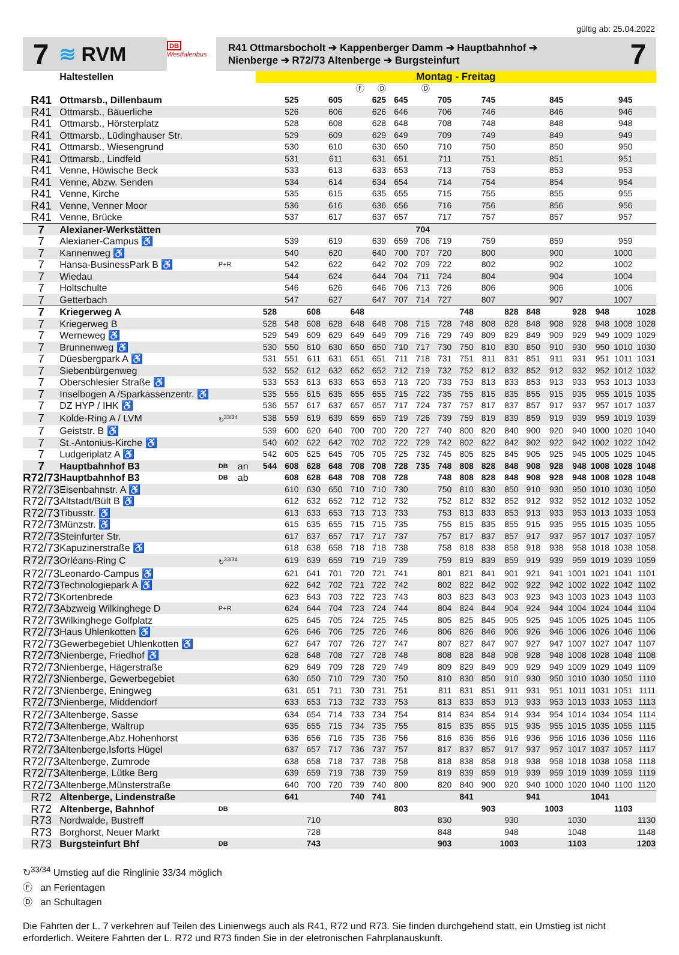gültig ab: 25.04.2022
7
≋ RVM
DB
Westfalenbus
R41 Ottmarsbocholt ➔ Kappenberger Damm ➔ Hauptbahnhof ➔
Nienberge ➔ R72/73 Altenberge ➔ Burgsteinfurt
7
| | Haltestellen | | | Montag - Freitag | | | | | | | | | | | | | | | | | |
| --- | --- | --- | --- | --- | --- | --- | --- | --- | --- | --- | --- | --- | --- | --- | --- | --- | --- | --- | --- | --- | --- |
| | | | | | | | | Ⓕ | Ⓓ | | Ⓓ | | | | | | | | | | |
| R41 | Ottmarsb., Dillenbaum | | | | 525 | | 605 | | 625 | 645 | | 705 | | 745 | | | 845 | | | 945 | |
| R41 | Ottmarsb., Bäuerliche | | | | 526 | | 606 | | 626 | 646 | | 706 | | 746 | | | 846 | | | 946 | |
| R41 | Ottmarsb., Hörsterplatz | | | | 528 | | 608 | | 628 | 648 | | 708 | | 748 | | | 848 | | | 948 | |
| R41 | Ottmarsb., Lüdinghauser Str. | | | | 529 | | 609 | | 629 | 649 | | 709 | | 749 | | | 849 | | | 949 | |
| R41 | Ottmarsb., Wiesengrund | | | | 530 | | 610 | | 630 | 650 | | 710 | | 750 | | | 850 | | | 950 | |
| R41 | Ottmarsb., Lindfeld | | | | 531 | | 611 | | 631 | 651 | | 711 | | 751 | | | 851 | | | 951 | |
| R41 | Venne, Höwische Beck | | | | 533 | | 613 | | 633 | 653 | | 713 | | 753 | | | 853 | | | 953 | |
| R41 | Venne, Abzw. Senden | | | | 534 | | 614 | | 634 | 654 | | 714 | | 754 | | | 854 | | | 954 | |
| R41 | Venne, Kirche | | | | 535 | | 615 | | 635 | 655 | | 715 | | 755 | | | 855 | | | 955 | |
| R41 | Venne, Venner Moor | | | | 536 | | 616 | | 636 | 656 | | 716 | | 756 | | | 856 | | | 956 | |
| R41 | Venne, Brücke | | | | 537 | | 617 | | 637 | 657 | | 717 | | 757 | | | 857 | | | 957 | |
| 7 | Alexianer-Werkstätten | | | | | | | | | | 704 | | | | | | | | | | |
| 7 | Alexianer-Campus ♿ | | | | 539 | | 619 | | 639 | 659 | 706 | 719 | | 759 | | | 859 | | | 959 | |
| 7 | Kannenweg ♿ | | | | 540 | | 620 | | 640 | 700 | 707 | 720 | | 800 | | | 900 | | | 1000 | |
| 7 | Hansa-BusinessPark B ♿ | P+R | | | 542 | | 622 | | 642 | 702 | 709 | 722 | | 802 | | | 902 | | | 1002 | |
| 7 | Wiedau | | | | 544 | | 624 | | 644 | 704 | 711 | 724 | | 804 | | | 904 | | | 1004 | |
| 7 | Holtschulte | | | | 546 | | 626 | | 646 | 706 | 713 | 726 | | 806 | | | 906 | | | 1006 | |
| 7 | Getterbach | | | | 547 | | 627 | | 647 | 707 | 714 | 727 | | 807 | | | 907 | | | 1007 | |
| 7 | Kriegerweg A | | | 528 | | 608 | | 648 | | | | | 748 | | 828 | 848 | | 928 | 948 | | 1028 |
| 7 | Kriegerweg B | | | 528 | 548 | 608 | 628 | 648 | 648 | 708 | 715 | 728 | 748 | 808 | 828 | 848 | 908 | 928 | 948 | 1008 | 1028 |
| 7 | Werneweg ♿ | | | 529 | 549 | 609 | 629 | 649 | 649 | 709 | 716 | 729 | 749 | 809 | 829 | 849 | 909 | 929 | 949 | 1009 | 1029 |
| 7 | Brunnenweg ♿ | | | 530 | 550 | 610 | 630 | 650 | 650 | 710 | 717 | 730 | 750 | 810 | 830 | 850 | 910 | 930 | 950 | 1010 | 1030 |
| 7 | Düesbergpark A ♿ | | | 531 | 551 | 611 | 631 | 651 | 651 | 711 | 718 | 731 | 751 | 811 | 831 | 851 | 911 | 931 | 951 | 1011 | 1031 |
| 7 | Siebenbürgenweg | | | 532 | 552 | 612 | 632 | 652 | 652 | 712 | 719 | 732 | 752 | 812 | 832 | 852 | 912 | 932 | 952 | 1012 | 1032 |
| 7 | Oberschlesier Straße ♿ | | | 533 | 553 | 613 | 633 | 653 | 653 | 713 | 720 | 733 | 753 | 813 | 833 | 853 | 913 | 933 | 953 | 1013 | 1033 |
| 7 | Inselbogen A /Sparkassenzentr. ♿ | | | 535 | 555 | 615 | 635 | 655 | 655 | 715 | 722 | 735 | 755 | 815 | 835 | 855 | 915 | 935 | 955 | 1015 | 1035 |
| 7 | DZ HYP / IHK ♿ | | | 536 | 557 | 617 | 637 | 657 | 657 | 717 | 724 | 737 | 757 | 817 | 837 | 857 | 917 | 937 | 957 | 1017 | 1037 |
| 7 | Kolde-Ring A / LVM | ↻<sup>33/34</sup> | | 538 | 559 | 619 | 639 | 659 | 659 | 719 | 726 | 739 | 759 | 819 | 839 | 859 | 919 | 939 | 959 | 1019 | 1039 |
| 7 | Geiststr. B ♿ | | | 539 | 600 | 620 | 640 | 700 | 700 | 720 | 727 | 740 | 800 | 820 | 840 | 900 | 920 | 940 | 1000 | 1020 | 1040 |
| 7 | St.-Antonius-Kirche ♿ | | | 540 | 602 | 622 | 642 | 702 | 702 | 722 | 729 | 742 | 802 | 822 | 842 | 902 | 922 | 942 | 1002 | 1022 | 1042 |
| 7 | Ludgeriplatz A ♿ | | | 542 | 605 | 625 | 645 | 705 | 705 | 725 | 732 | 745 | 805 | 825 | 845 | 905 | 925 | 945 | 1005 | 1025 | 1045 |
| 7 | Hauptbahnhof B3 | DB | an | 544 | 608 | 628 | 648 | 708 | 708 | 728 | 735 | 748 | 808 | 828 | 848 | 908 | 928 | 948 | 1008 | 1028 | 1048 |
| R72/73 | Hauptbahnhof B3 | DB | ab | | 608 | 628 | 648 | 708 | 708 | 728 | | 748 | 808 | 828 | 848 | 908 | 928 | 948 | 1008 | 1028 | 1048 |
| R72/73 | Eisenbahnstr. A ♿ | | | | 610 | 630 | 650 | 710 | 710 | 730 | | 750 | 810 | 830 | 850 | 910 | 930 | 950 | 1010 | 1030 | 1050 |
| R72/73 | Altstadt/Bült B ♿ | | | | 612 | 632 | 652 | 712 | 712 | 732 | | 752 | 812 | 832 | 852 | 912 | 932 | 952 | 1012 | 1032 | 1052 |
| R72/73 | Tibusstr. ♿ | | | | 613 | 633 | 653 | 713 | 713 | 733 | | 753 | 813 | 833 | 853 | 913 | 933 | 953 | 1013 | 1033 | 1053 |
| R72/73 | Münzstr. ♿ | | | | 615 | 635 | 655 | 715 | 715 | 735 | | 755 | 815 | 835 | 855 | 915 | 935 | 955 | 1015 | 1035 | 1055 |
| R72/73 | Steinfurter Str. | | | | 617 | 637 | 657 | 717 | 717 | 737 | | 757 | 817 | 837 | 857 | 917 | 937 | 957 | 1017 | 1037 | 1057 |
| R72/73 | Kapuzinerstraße ♿ | | | | 618 | 638 | 658 | 718 | 718 | 738 | | 758 | 818 | 838 | 858 | 918 | 938 | 958 | 1018 | 1038 | 1058 |
| R72/73 | Orléans-Ring C | ↻<sup>33/34</sup> | | | 619 | 639 | 659 | 719 | 719 | 739 | | 759 | 819 | 839 | 859 | 919 | 939 | 959 | 1019 | 1039 | 1059 |
| R72/73 | Leonardo-Campus ♿ | | | | 621 | 641 | 701 | 720 | 721 | 741 | | 801 | 821 | 841 | 901 | 921 | 941 | 1001 | 1021 | 1041 | 1101 |
| R72/73 | Technologiepark A ♿ | | | | 622 | 642 | 702 | 721 | 722 | 742 | | 802 | 822 | 842 | 902 | 922 | 942 | 1002 | 1022 | 1042 | 1102 |
| R72/73 | Kortenbrede | | | | 623 | 643 | 703 | 722 | 723 | 743 | | 803 | 823 | 843 | 903 | 923 | 943 | 1003 | 1023 | 1043 | 1103 |
| R72/73 | Abzweig Wilkinghege D | P+R | | | 624 | 644 | 704 | 723 | 724 | 744 | | 804 | 824 | 844 | 904 | 924 | 944 | 1004 | 1024 | 1044 | 1104 |
| R72/73 | Wilkinghege Golfplatz | | | | 625 | 645 | 705 | 724 | 725 | 745 | | 805 | 825 | 845 | 905 | 925 | 945 | 1005 | 1025 | 1045 | 1105 |
| R72/73 | Haus Uhlenkotten ♿ | | | | 626 | 646 | 706 | 725 | 726 | 746 | | 806 | 826 | 846 | 906 | 926 | 946 | 1006 | 1026 | 1046 | 1106 |
| R72/73 | Gewerbegebiet Uhlenkotten ♿ | | | | 627 | 647 | 707 | 726 | 727 | 747 | | 807 | 827 | 847 | 907 | 927 | 947 | 1007 | 1027 | 1047 | 1107 |
| R72/73 | Nienberge, Friedhof ♿ | | | | 628 | 648 | 708 | 727 | 728 | 748 | | 808 | 828 | 848 | 908 | 928 | 948 | 1008 | 1028 | 1048 | 1108 |
| R72/73 | Nienberge, Hägerstraße | | | | 629 | 649 | 709 | 728 | 729 | 749 | | 809 | 829 | 849 | 909 | 929 | 949 | 1009 | 1029 | 1049 | 1109 |
| R72/73 | Nienberge, Gewerbegebiet | | | | 630 | 650 | 710 | 729 | 730 | 750 | | 810 | 830 | 850 | 910 | 930 | 950 | 1010 | 1030 | 1050 | 1110 |
| R72/73 | Nienberge, Eningweg | | | | 631 | 651 | 711 | 730 | 731 | 751 | | 811 | 831 | 851 | 911 | 931 | 951 | 1011 | 1031 | 1051 | 1111 |
| R72/73 | Nienberge, Middendorf | | | | 633 | 653 | 713 | 732 | 733 | 753 | | 813 | 833 | 853 | 913 | 933 | 953 | 1013 | 1033 | 1053 | 1113 |
| R72/73 | Altenberge, Sasse | | | | 634 | 654 | 714 | 733 | 734 | 754 | | 814 | 834 | 854 | 914 | 934 | 954 | 1014 | 1034 | 1054 | 1114 |
| R72/73 | Altenberge, Waltrup | | | | 635 | 655 | 715 | 734 | 735 | 755 | | 815 | 835 | 855 | 915 | 935 | 955 | 1015 | 1035 | 1055 | 1115 |
| R72/73 | Altenberge,Abz.Hohenhorst | | | | 636 | 656 | 716 | 735 | 736 | 756 | | 816 | 836 | 856 | 916 | 936 | 956 | 1016 | 1036 | 1056 | 1116 |
| R72/73 | Altenberge,Isforts Hügel | | | | 637 | 657 | 717 | 736 | 737 | 757 | | 817 | 837 | 857 | 917 | 937 | 957 | 1017 | 1037 | 1057 | 1117 |
| R72/73 | Altenberge, Zumrode | | | | 638 | 658 | 718 | 737 | 738 | 758 | | 818 | 838 | 858 | 918 | 938 | 958 | 1018 | 1038 | 1058 | 1118 |
| R72/73 | Altenberge, Lütke Berg | | | | 639 | 659 | 719 | 738 | 739 | 759 | | 819 | 839 | 859 | 919 | 939 | 959 | 1019 | 1039 | 1059 | 1119 |
| R72/73 | Altenberge,Münsterstraße | | | | 640 | 700 | 720 | 739 | 740 | 800 | | 820 | 840 | 900 | 920 | 940 | 1000 | 1020 | 1040 | 1100 | 1120 |
| R72 | Altenberge, Lindenstraße | | | | 641 | | | 740 | 741 | | | | 841 | | | 941 | | | 1041 | | |
| R72 | Altenberge, Bahnhof | DB | | | | | | | | 803 | | | | 903 | | | 1003 | | | 1103 | |
| R73 | Nordwalde, Bustreff | | | | | 710 | | | | | | 830 | | | 930 | | | 1030 | | | 1130 |
| R73 | Borghorst, Neuer Markt | | | | | 728 | | | | | | 848 | | | 948 | | | 1048 | | | 1148 |
| R73 | Burgsteinfurt Bhf | DB | | | | 743 | | | | | | 903 | | | 1003 | | | 1103 | | | 1203 |
↻<sup>33/34</sup> Umstieg auf die Ringlinie 33/34 möglich
Ⓕ an Ferientagen
Ⓓ an Schultagen
Die Fahrten der L. 7 verkehren auf Teilen des Linienwegs auch als R41, R72 und R73. Sie finden durchgehend statt, ein Umstieg ist nicht erforderlich. Weitere Fahrten der L. R72 und R73 finden Sie in der eletronischen Fahrplanauskunft.